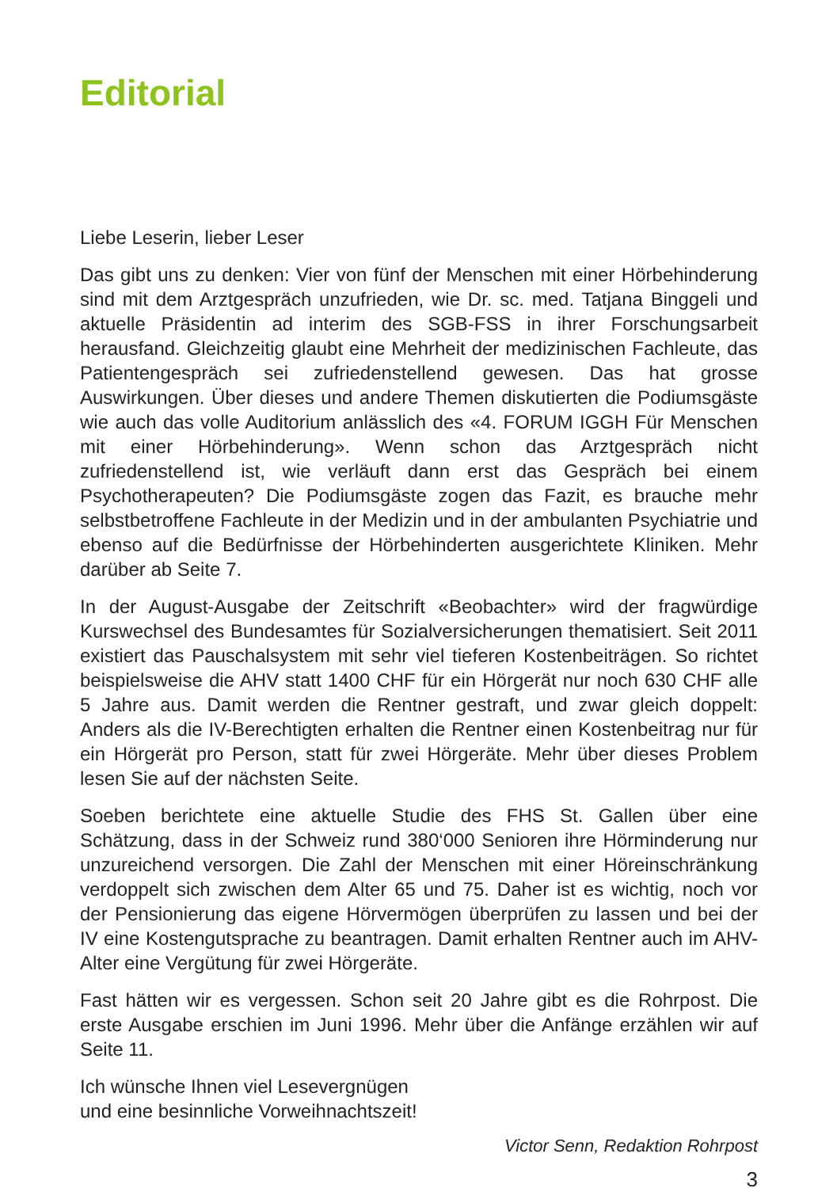Editorial
Liebe Leserin, lieber Leser
Das gibt uns zu denken: Vier von fünf der Menschen mit einer Hörbehinderung sind mit dem Arztgespräch unzufrieden, wie Dr. sc. med. Tatjana Binggeli und aktuelle Präsidentin ad interim des SGB-FSS in ihrer Forschungsarbeit herausfand. Gleichzeitig glaubt eine Mehrheit der medizinischen Fachleute, das Patientengespräch sei zufriedenstellend gewesen. Das hat grosse Auswirkungen. Über dieses und andere Themen diskutierten die Podiumsgäste wie auch das volle Auditorium anlässlich des «4. FORUM IGGH Für Menschen mit einer Hörbehinderung». Wenn schon das Arztgespräch nicht zufriedenstellend ist, wie verläuft dann erst das Gespräch bei einem Psychotherapeuten? Die Podiumsgäste zogen das Fazit, es brauche mehr selbstbetroffene Fachleute in der Medizin und in der ambulanten Psychiatrie und ebenso auf die Bedürfnisse der Hörbehinderten ausgerichtete Kliniken. Mehr darüber ab Seite 7.
In der August-Ausgabe der Zeitschrift «Beobachter» wird der fragwürdige Kurswechsel des Bundesamtes für Sozialversicherungen thematisiert. Seit 2011 existiert das Pauschalsystem mit sehr viel tieferen Kostenbeiträgen. So richtet beispielsweise die AHV statt 1400 CHF für ein Hörgerät nur noch 630 CHF alle 5 Jahre aus. Damit werden die Rentner gestraft, und zwar gleich doppelt: Anders als die IV-Berechtigten erhalten die Rentner einen Kostenbeitrag nur für ein Hörgerät pro Person, statt für zwei Hörgeräte. Mehr über dieses Problem lesen Sie auf der nächsten Seite.
Soeben berichtete eine aktuelle Studie des FHS St. Gallen über eine Schätzung, dass in der Schweiz rund 380‘000 Senioren ihre Hörminderung nur unzureichend versorgen. Die Zahl der Menschen mit einer Höreinschränkung verdoppelt sich zwischen dem Alter 65 und 75. Daher ist es wichtig, noch vor der Pensionierung das eigene Hörvermögen überprüfen zu lassen und bei der IV eine Kostengutsprache zu beantragen. Damit erhalten Rentner auch im AHV-Alter eine Vergütung für zwei Hörgeräte.
Fast hätten wir es vergessen. Schon seit 20 Jahre gibt es die Rohrpost. Die erste Ausgabe erschien im Juni 1996. Mehr über die Anfänge erzählen wir auf Seite 11.
Ich wünsche Ihnen viel Lesevergnügen
und eine besinnliche Vorweihnachtszeit!
Victor Senn, Redaktion Rohrpost
3